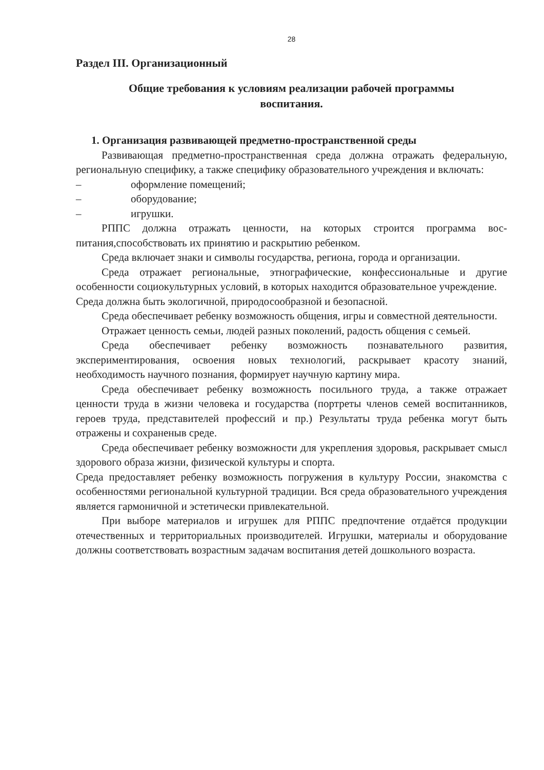28
Раздел III. Организационный
Общие требования к условиям реализации рабочей программы
воспитания.
1. Организация развивающей предметно-пространственной среды
Развивающая предметно-пространственная среда должна отражать федеральную, региональную специфику, а также специфику образовательного учреждения и включать:
– оформление помещений;
– оборудование;
– игрушки.
РППС должна отражать ценности, на которых строится программа вос-питания,способствовать их принятию и раскрытию ребенком.
Среда включает знаки и символы государства, региона, города и организации.
Среда отражает региональные, этнографические, конфессиональные и другие особенности социокультурных условий, в которых находится образовательное учреждение.
Среда должна быть экологичной, природосообразной и безопасной.
Среда обеспечивает ребенку возможность общения, игры и совместной деятельности.
Отражает ценность семьи, людей разных поколений, радость общения с семьей.
Среда обеспечивает ребенку возможность познавательного развития, экспериментирования, освоения новых технологий, раскрывает красоту знаний, необходимость научного познания, формирует научную картину мира.
Среда обеспечивает ребенку возможность посильного труда, а также отражает ценности труда в жизни человека и государства (портреты членов семей воспитанников, героев труда, представителей профессий и пр.) Результаты труда ребенка могут быть отражены и сохраненыв среде.
Среда обеспечивает ребенку возможности для укрепления здоровья, раскрывает смысл здорового образа жизни, физической культуры и спорта.
Среда предоставляет ребенку возможность погружения в культуру России, знакомства с особенностями региональной культурной традиции. Вся среда образовательного учреждения является гармоничной и эстетически привлекательной.
При выборе материалов и игрушек для РППС предпочтение отдаётся продукции отечественных и территориальных производителей. Игрушки, материалы и оборудование должны соответствовать возрастным задачам воспитания детей дошкольного возраста.